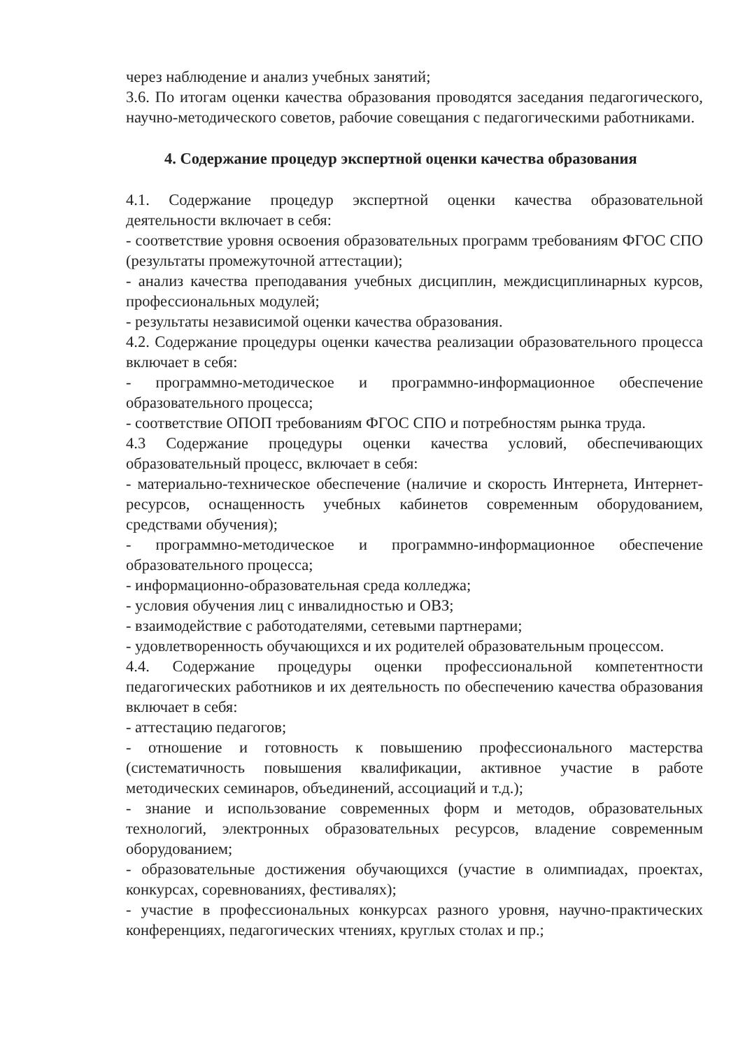через наблюдение и анализ учебных занятий;
3.6. По итогам оценки качества образования проводятся заседания педагогического, научно-методического советов, рабочие совещания с педагогическими работниками.
4. Содержание процедур экспертной оценки качества образования
4.1. Содержание процедур экспертной оценки качества образовательной деятельности включает в себя:
- соответствие уровня освоения образовательных программ требованиям ФГОС СПО (результаты промежуточной аттестации);
- анализ качества преподавания учебных дисциплин, междисциплинарных курсов, профессиональных модулей;
- результаты независимой оценки качества образования.
4.2. Содержание процедуры оценки качества реализации образовательного процесса включает в себя:
- программно-методическое и программно-информационное обеспечение образовательного процесса;
- соответствие ОПОП требованиям ФГОС СПО и потребностям рынка труда.
4.3 Содержание процедуры оценки качества условий, обеспечивающих образовательный процесс, включает в себя:
- материально-техническое обеспечение (наличие и скорость Интернета, Интернет-ресурсов, оснащенность учебных кабинетов современным оборудованием, средствами обучения);
- программно-методическое и программно-информационное обеспечение образовательного процесса;
- информационно-образовательная среда колледжа;
- условия обучения лиц с инвалидностью и ОВЗ;
- взаимодействие с работодателями, сетевыми партнерами;
- удовлетворенность обучающихся и их родителей образовательным процессом.
4.4. Содержание процедуры оценки профессиональной компетентности педагогических работников и их деятельность по обеспечению качества образования включает в себя:
- аттестацию педагогов;
- отношение и готовность к повышению профессионального мастерства (систематичность повышения квалификации, активное участие в работе методических семинаров, объединений, ассоциаций и т.д.);
- знание и использование современных форм и методов, образовательных технологий, электронных образовательных ресурсов, владение современным оборудованием;
- образовательные достижения обучающихся (участие в олимпиадах, проектах, конкурсах, соревнованиях, фестивалях);
- участие в профессиональных конкурсах разного уровня, научно-практических конференциях, педагогических чтениях, круглых столах и пр.;